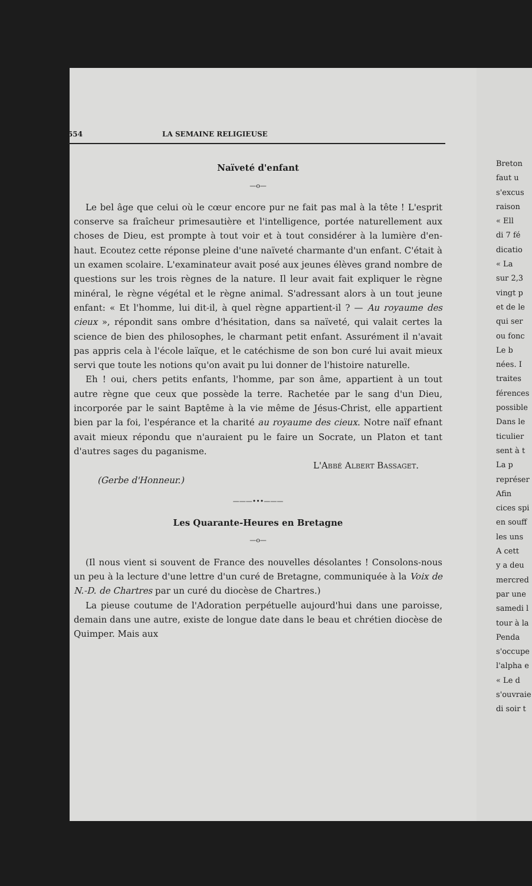554 LA SEMAINE RELIGIEUSE
Naïveté d'enfant
—o—
Le bel âge que celui où le cœur encore pur ne fait pas mal à la tête ! L'esprit conserve sa fraîcheur primesautière et l'intelligence, portée naturellement aux choses de Dieu, est prompte à tout voir et à tout considérer à la lumière d'en-haut. Ecoutez cette réponse pleine d'une naïveté charmante d'un enfant. C'était à un examen scolaire. L'examinateur avait posé aux jeunes élèves grand nombre de questions sur les trois règnes de la nature. Il leur avait fait expliquer le règne minéral, le règne végétal et le règne animal. S'adressant alors à un tout jeune enfant: « Et l'homme, lui dit-il, à quel règne appartient-il ? — Au royaume des cieux », répondit sans ombre d'hésitation, dans sa naïveté, qui valait certes la science de bien des philosophes, le charmant petit enfant. Assurément il n'avait pas appris cela à l'école laïque, et le catéchisme de son bon curé lui avait mieux servi que toute les notions qu'on avait pu lui donner de l'histoire naturelle.
Eh ! oui, chers petits enfants, l'homme, par son âme, appartient à un tout autre règne que ceux que possède la terre. Rachetée par le sang d'un Dieu, incorporée par le saint Baptême à la vie même de Jésus-Christ, elle appartient bien par la foi, l'espérance et la charité au royaume des cieux. Notre naïf efnant avait mieux répondu que n'auraient pu le faire un Socrate, un Platon et tant d'autres sages du paganisme.
L'Abbé Albert Bassaget.
(Gerbe d'Honneur.)
———•••———
Les Quarante-Heures en Bretagne
—o—
(Il nous vient si souvent de France des nouvelles désolantes ! Consolons-nous un peu à la lecture d'une lettre d'un curé de Bretagne, communiquée à la Voix de N.-D. de Chartres par un curé du diocèse de Chartres.)
La pieuse coutume de l'Adoration perpétuelle aujourd'hui dans une paroisse, demain dans une autre, existe de longue date dans le beau et chrétien diocèse de Quimper. Mais aux
Breton
faut u
s'excus
raison
« Ell
di 7 fé
dicatio
« La
sur 2,3
vingt p
et de le
qui ser
ou fonc
Le b
nées. I
traites
férences
possible
Dans le
ticulier
sent à t
La p
représer
Afin
cices spi
en souff
les uns
A cett
y a deu
mercred
par une
samedi l
tour à la
Penda
s'occupe
l'alpha e
« Le d
s'ouvraie
di soir t